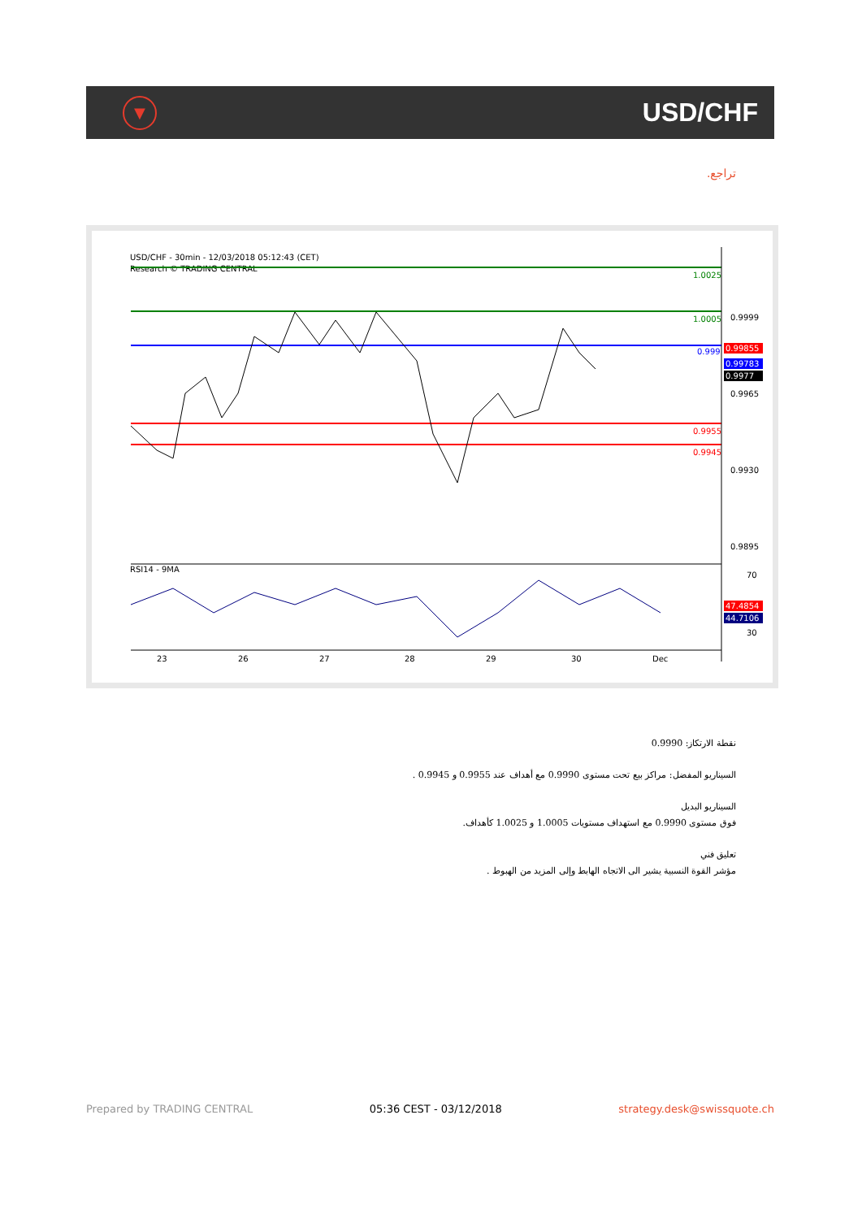▼
USD/CHF
تراجع.
USD/CHF - 30min - 12/03/2018 05:12:43 (CET)
Research © TRADING CENTRAL
1.0025
1.0005
0.999
0.9955
0.9945
RSI14 - 9MA
0.9999
0.9965
0.9930
0.9895
0.99855
0.99783
0.9977
70
30
47.4854
44.7106
23
26
27
28
29
30
Dec
نقطة الارتكاز: 0.9990
السيناريو المفضل: مراكز بيع تحت مستوى 0.9990 مع أهداف عند 0.9955 و 0.9945 .
السيناريو البديل
فوق مستوى 0.9990 مع استهداف مستويات 1.0005 و 1.0025 كأهداف.
تعليق فني
مؤشر القوة النسبية يشير الى الاتجاه الهابط وإلى المزيد من الهبوط .
Prepared by TRADING CENTRAL 05:36 CEST - 03/12/2018 strategy.desk@swissquote.ch